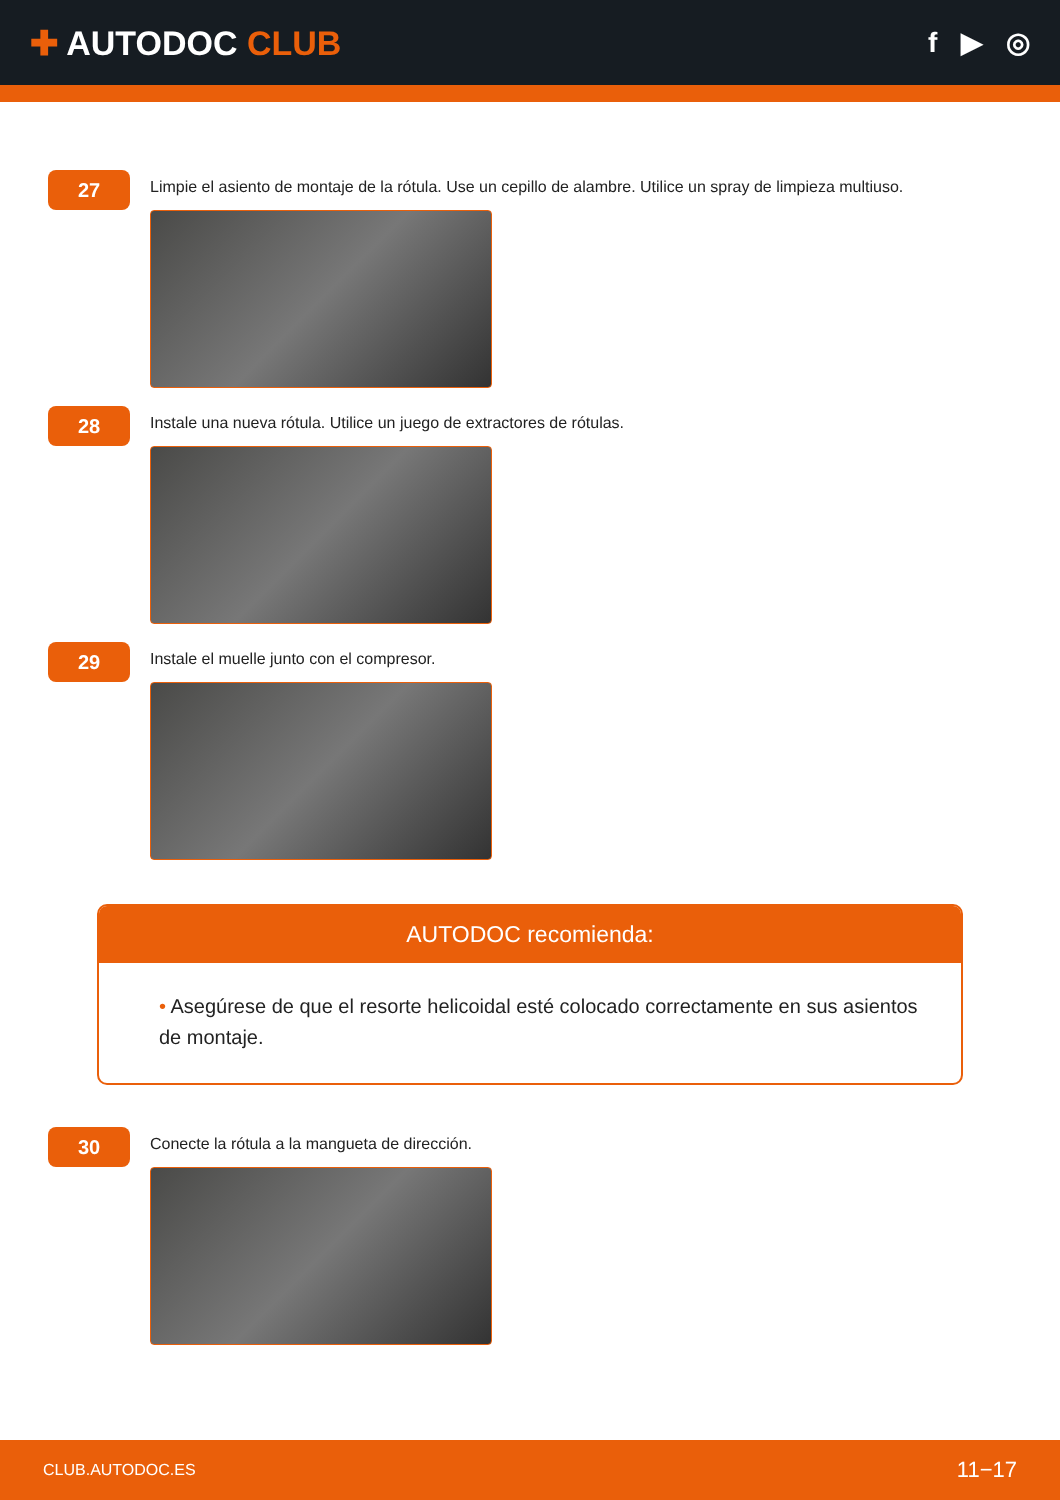✚ AUTODOC CLUB
f ▶ ◎
27
Limpie el asiento de montaje de la rótula. Use un cepillo de alambre. Utilice un spray de limpieza multiuso.
28
Instale una nueva rótula. Utilice un juego de extractores de rótulas.
29
Instale el muelle junto con el compresor.
AUTODOC recomienda:
• Asegúrese de que el resorte helicoidal esté colocado correctamente en sus asientos de montaje.
30
Conecte la rótula a la mangueta de dirección.
CLUB.AUTODOC.ES 11−17